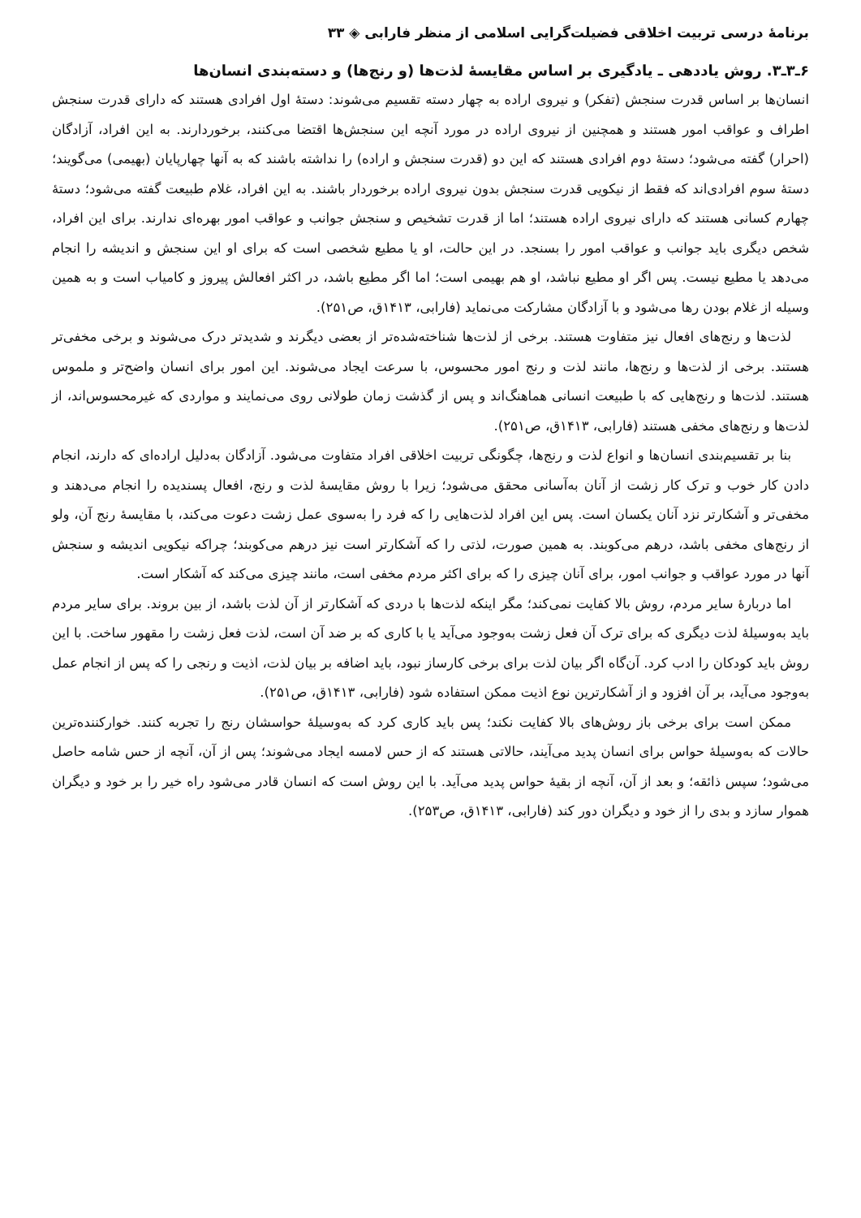برنامهٔ درسی تربیت اخلاقی فضیلت‌گرایی اسلامی از منظر فارابی ◈ ۳۳
۶ـ۳ـ۳. روش یاددهی ـ یادگیری بر اساس مقایسهٔ لذت‌ها (و رنج‌ها) و دسته‌بندی انسان‌ها
انسان‌ها بر اساس قدرت سنجش (تفکر) و نیروی اراده به چهار دسته تقسیم می‌شوند: دستهٔ اول افرادی هستند که دارای قدرت سنجش اطراف و عواقب امور هستند و همچنین از نیروی اراده در مورد آنچه این سنجش‌ها اقتضا می‌کنند، برخوردارند. به این افراد، آزادگان (احرار) گفته می‌شود؛ دستهٔ دوم افرادی هستند که این دو (قدرت سنجش و اراده) را نداشته باشند که به آنها چهارپایان (بهیمی) می‌گویند؛ دستهٔ سوم افرادی‌اند که فقط از نیکویی قدرت سنجش بدون نیروی اراده برخوردار باشند. به این افراد، غلام طبیعت گفته می‌شود؛ دستهٔ چهارم کسانی هستند که دارای نیروی اراده هستند؛ اما از قدرت تشخیص و سنجش جوانب و عواقب امور بهره‌ای ندارند. برای این افراد، شخص دیگری باید جوانب و عواقب امور را بسنجد. در این حالت، او یا مطیع شخصی است که برای او این سنجش و اندیشه را انجام می‌دهد یا مطیع نیست. پس اگر او مطیع نباشد، او هم بهیمی است؛ اما اگر مطیع باشد، در اکثر افعالش پیروز و کامیاب است و به همین وسیله از غلام بودن رها می‌شود و با آزادگان مشارکت می‌نماید (فارابی، ۱۴۱۳ق، ص۲۵۱).
لذت‌ها و رنج‌های افعال نیز متفاوت هستند. برخی از لذت‌ها شناخته‌شده‌تر از بعضی دیگرند و شدیدتر درک می‌شوند و برخی مخفی‌تر هستند. برخی از لذت‌ها و رنج‌ها، مانند لذت و رنج امور محسوس، با سرعت ایجاد می‌شوند. این امور برای انسان واضح‌تر و ملموس هستند. لذت‌ها و رنج‌هایی که با طبیعت انسانی هماهنگ‌اند و پس از گذشت زمان طولانی روی می‌نمایند و مواردی که غیرمحسوس‌اند، از لذت‌ها و رنج‌های مخفی هستند (فارابی، ۱۴۱۳ق، ص۲۵۱).
بنا بر تقسیم‌بندی انسان‌ها و انواع لذت و رنج‌ها، چگونگی تربیت اخلاقی افراد متفاوت می‌شود. آزادگان به‌دلیل اراده‌ای که دارند، انجام دادن کار خوب و ترک کار زشت از آنان به‌آسانی محقق می‌شود؛ زیرا با روش مقایسهٔ لذت و رنج، افعال پسندیده را انجام می‌دهند و مخفی‌تر و آشکارتر نزد آنان یکسان است. پس این افراد لذت‌هایی را که فرد را به‌سوی عمل زشت دعوت می‌کند، با مقایسهٔ رنج آن، ولو از رنج‌های مخفی باشد، درهم می‌کوبند. به همین صورت، لذتی را که آشکارتر است نیز درهم می‌کوبند؛ چراکه نیکویی اندیشه و سنجش آنها در مورد عواقب و جوانب امور، برای آنان چیزی را که برای اکثر مردم مخفی است، مانند چیزی می‌کند که آشکار است.
اما دربارهٔ سایر مردم، روش بالا کفایت نمی‌کند؛ مگر اینکه لذت‌ها با دردی که آشکارتر از آن لذت باشد، از بین بروند. برای سایر مردم باید به‌وسیلهٔ لذت دیگری که برای ترک آن فعل زشت به‌وجود می‌آید یا با کاری که بر ضد آن است، لذت فعل زشت را مقهور ساخت. با این روش باید کودکان را ادب کرد. آن‌گاه اگر بیان لذت برای برخی کارساز نبود، باید اضافه بر بیان لذت، اذیت و رنجی را که پس از انجام عمل به‌وجود می‌آید، بر آن افزود و از آشکارترین نوع اذیت ممکن استفاده شود (فارابی، ۱۴۱۳ق، ص۲۵۱).
ممکن است برای برخی باز روش‌های بالا کفایت نکند؛ پس باید کاری کرد که به‌وسیلهٔ حواسشان رنج را تجربه کنند. خوارکننده‌ترین حالات که به‌وسیلهٔ حواس برای انسان پدید می‌آیند، حالاتی هستند که از حس لامسه ایجاد می‌شوند؛ پس از آن، آنچه از حس شامه حاصل می‌شود؛ سپس ذائقه؛ و بعد از آن، آنچه از بقیهٔ حواس پدید می‌آید. با این روش است که انسان قادر می‌شود راه خیر را بر خود و دیگران هموار سازد و بدی را از خود و دیگران دور کند (فارابی، ۱۴۱۳ق، ص۲۵۳).